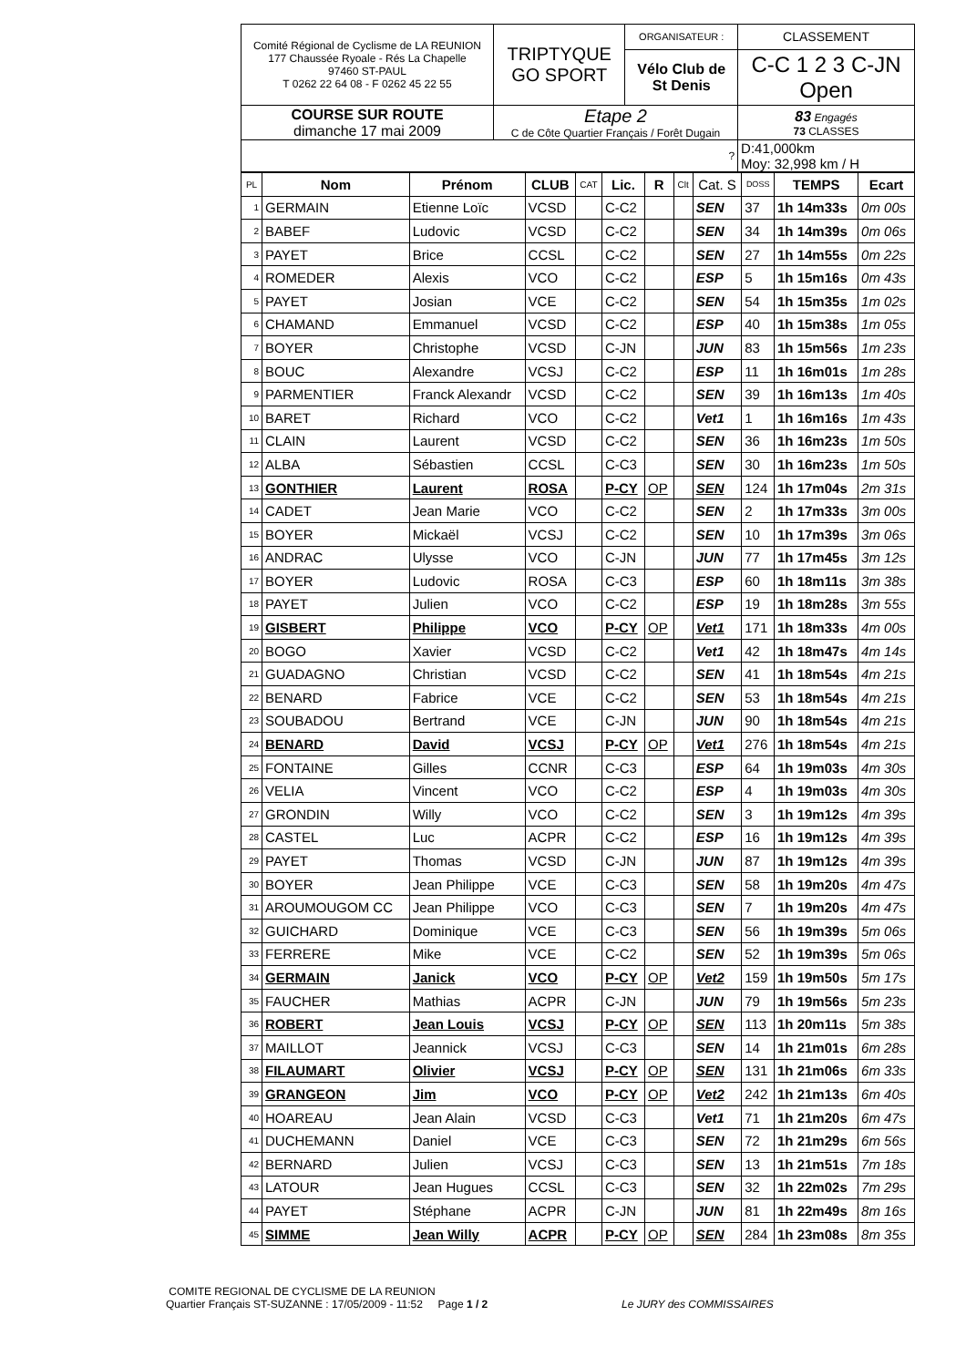| Comité Régional de Cyclisme de LA REUNION 177 Chaussée Ryoale - Rés La Chapelle 97460 ST-PAUL T 0262 22 64 08 - F 0262 45 22 55 | TRIPTYQUE GO SPORT | ORGANISATEUR : | CLASSEMENT |
| | | Vélo Club de St Denis | C-C 1 2 3 C-JN Open |
| COURSE SUR ROUTE dimanche 17 mai 2009 | Etape 2 C de Côte Quartier Français / Forêt Dugain | | 83 Engagés 73 CLASSES |
| ? | | | D:41,000km Moy: 32,998 km / H |
| PL | Nom | Prénom | CLUB | CAT | Lic. | R | Clt | Cat. S | DOSS | TEMPS | Ecart |
| --- | --- | --- | --- | --- | --- | --- | --- | --- | --- | --- | --- |
| 1 | GERMAIN | Etienne Loïc | VCSD | | C-C2 | | | SEN | 37 | 1h 14m33s | 0m 00s |
| 2 | BABEF | Ludovic | VCSD | | C-C2 | | | SEN | 34 | 1h 14m39s | 0m 06s |
| 3 | PAYET | Brice | CCSL | | C-C2 | | | SEN | 27 | 1h 14m55s | 0m 22s |
| 4 | ROMEDER | Alexis | VCO | | C-C2 | | | ESP | 5 | 1h 15m16s | 0m 43s |
| 5 | PAYET | Josian | VCE | | C-C2 | | | SEN | 54 | 1h 15m35s | 1m 02s |
| 6 | CHAMAND | Emmanuel | VCSD | | C-C2 | | | ESP | 40 | 1h 15m38s | 1m 05s |
| 7 | BOYER | Christophe | VCSD | | C-JN | | | JUN | 83 | 1h 15m56s | 1m 23s |
| 8 | BOUC | Alexandre | VCSJ | | C-C2 | | | ESP | 11 | 1h 16m01s | 1m 28s |
| 9 | PARMENTIER | Franck Alexandr | VCSD | | C-C2 | | | SEN | 39 | 1h 16m13s | 1m 40s |
| 10 | BARET | Richard | VCO | | C-C2 | | | Vet1 | 1 | 1h 16m16s | 1m 43s |
| 11 | CLAIN | Laurent | VCSD | | C-C2 | | | SEN | 36 | 1h 16m23s | 1m 50s |
| 12 | ALBA | Sébastien | CCSL | | C-C3 | | | SEN | 30 | 1h 16m23s | 1m 50s |
| 13 | GONTHIER | Laurent | ROSA | | P-CY | OP | | SEN | 124 | 1h 17m04s | 2m 31s |
| 14 | CADET | Jean Marie | VCO | | C-C2 | | | SEN | 2 | 1h 17m33s | 3m 00s |
| 15 | BOYER | Mickaël | VCSJ | | C-C2 | | | SEN | 10 | 1h 17m39s | 3m 06s |
| 16 | ANDRAC | Ulysse | VCO | | C-JN | | | JUN | 77 | 1h 17m45s | 3m 12s |
| 17 | BOYER | Ludovic | ROSA | | C-C3 | | | ESP | 60 | 1h 18m11s | 3m 38s |
| 18 | PAYET | Julien | VCO | | C-C2 | | | ESP | 19 | 1h 18m28s | 3m 55s |
| 19 | GISBERT | Philippe | VCO | | P-CY | OP | | Vet1 | 171 | 1h 18m33s | 4m 00s |
| 20 | BOGO | Xavier | VCSD | | C-C2 | | | Vet1 | 42 | 1h 18m47s | 4m 14s |
| 21 | GUADAGNO | Christian | VCSD | | C-C2 | | | SEN | 41 | 1h 18m54s | 4m 21s |
| 22 | BENARD | Fabrice | VCE | | C-C2 | | | SEN | 53 | 1h 18m54s | 4m 21s |
| 23 | SOUBADOU | Bertrand | VCE | | C-JN | | | JUN | 90 | 1h 18m54s | 4m 21s |
| 24 | BENARD | David | VCSJ | | P-CY | OP | | Vet1 | 276 | 1h 18m54s | 4m 21s |
| 25 | FONTAINE | Gilles | CCNR | | C-C3 | | | ESP | 64 | 1h 19m03s | 4m 30s |
| 26 | VELIA | Vincent | VCO | | C-C2 | | | ESP | 4 | 1h 19m03s | 4m 30s |
| 27 | GRONDIN | Willy | VCO | | C-C2 | | | SEN | 3 | 1h 19m12s | 4m 39s |
| 28 | CASTEL | Luc | ACPR | | C-C2 | | | ESP | 16 | 1h 19m12s | 4m 39s |
| 29 | PAYET | Thomas | VCSD | | C-JN | | | JUN | 87 | 1h 19m12s | 4m 39s |
| 30 | BOYER | Jean Philippe | VCE | | C-C3 | | | SEN | 58 | 1h 19m20s | 4m 47s |
| 31 | AROUMOUGOM CC | Jean Philippe | VCO | | C-C3 | | | SEN | 7 | 1h 19m20s | 4m 47s |
| 32 | GUICHARD | Dominique | VCE | | C-C3 | | | SEN | 56 | 1h 19m39s | 5m 06s |
| 33 | FERRERE | Mike | VCE | | C-C2 | | | SEN | 52 | 1h 19m39s | 5m 06s |
| 34 | GERMAIN | Janick | VCO | | P-CY | OP | | Vet2 | 159 | 1h 19m50s | 5m 17s |
| 35 | FAUCHER | Mathias | ACPR | | C-JN | | | JUN | 79 | 1h 19m56s | 5m 23s |
| 36 | ROBERT | Jean Louis | VCSJ | | P-CY | OP | | SEN | 113 | 1h 20m11s | 5m 38s |
| 37 | MAILLOT | Jeannick | VCSJ | | C-C3 | | | SEN | 14 | 1h 21m01s | 6m 28s |
| 38 | FILAUMART | Olivier | VCSJ | | P-CY | OP | | SEN | 131 | 1h 21m06s | 6m 33s |
| 39 | GRANGEON | Jim | VCO | | P-CY | OP | | Vet2 | 242 | 1h 21m13s | 6m 40s |
| 40 | HOAREAU | Jean Alain | VCSD | | C-C3 | | | Vet1 | 71 | 1h 21m20s | 6m 47s |
| 41 | DUCHEMANN | Daniel | VCE | | C-C3 | | | SEN | 72 | 1h 21m29s | 6m 56s |
| 42 | BERNARD | Julien | VCSJ | | C-C3 | | | SEN | 13 | 1h 21m51s | 7m 18s |
| 43 | LATOUR | Jean Hugues | CCSL | | C-C3 | | | SEN | 32 | 1h 22m02s | 7m 29s |
| 44 | PAYET | Stéphane | ACPR | | C-JN | | | JUN | 81 | 1h 22m49s | 8m 16s |
| 45 | SIMME | Jean Willy | ACPR | | P-CY | OP | | SEN | 284 | 1h 23m08s | 8m 35s |
COMITE REGIONAL DE CYCLISME DE LA REUNION
Quartier Français ST-SUZANNE : 17/05/2009 - 11:52 Page 1 / 2 Le JURY des COMMISSAIRES